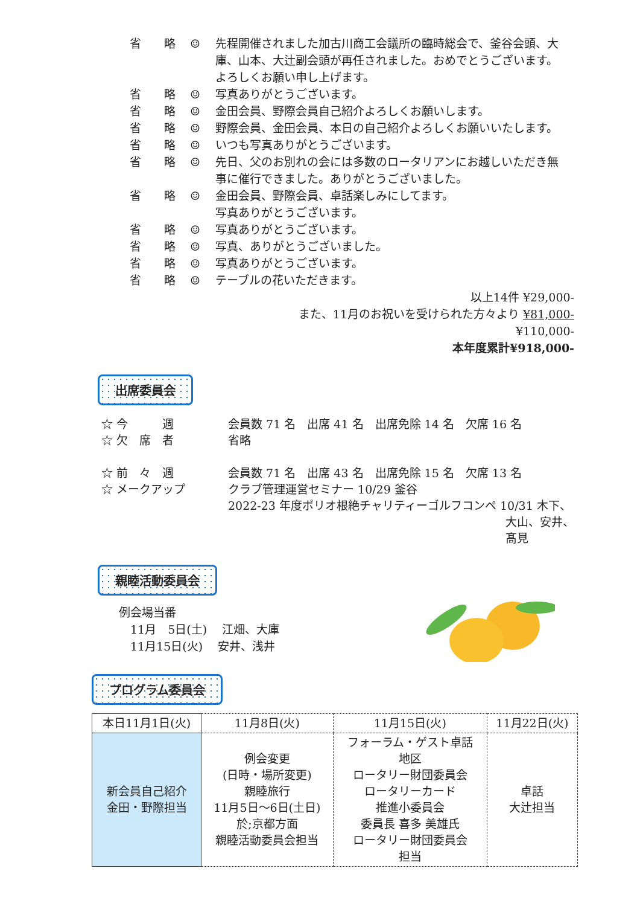省　　略 ☺ 先程開催されました加古川商工会議所の臨時総会で、釜谷会頭、大庫、山本、大辻副会頭が再任されました。おめでとうございます。よろしくお願い申し上げます。
省　　略 ☺ 写真ありがとうございます。
省　　略 ☺ 金田会員、野際会員自己紹介よろしくお願いします。
省　　略 ☺ 野際会員、金田会員、本日の自己紹介よろしくお願いいたします。
省　　略 ☺ いつも写真ありがとうございます。
省　　略 ☺ 先日、父のお別れの会には多数のロータリアンにお越しいただき無事に催行できました。ありがとうございました。
省　　略 ☺ 金田会員、野際会員、卓話楽しみにしてます。
写真ありがとうございます。
省　　略 ☺ 写真ありがとうございます。
省　　略 ☺ 写真、ありがとうございました。
省　　略 ☺ 写真ありがとうございます。
省　　略 ☺ テーブルの花いただきます。
以上14件 ¥29,000-
また、11月のお祝いを受けられた方々より ¥81,000-
¥110,000-
本年度累計¥918,000-
出席委員会
☆ 今　　　週 会員数 71 名　出席 41 名　出席免除 14 名　欠席 16 名
☆ 欠　席　者 省略
☆ 前　々　週 会員数 71 名　出席 43 名　出席免除 15 名　欠席 13 名
☆ メークアップ クラブ管理運営セミナー 10/29 釜谷
2022-23 年度ポリオ根絶チャリティーゴルフコンペ 10/31 木下、
大山、安井、
髙見
親睦活動委員会
例会場当番
　11月　5日(土)　 江畑、大庫
　11月15日(火)　 安井、浅井
プログラム委員会
| 本日11月1日(火) | 11月8日(火) | 11月15日(火) | 11月22日(火) |
| --- | --- | --- | --- |
| 新会員自己紹介 金田・野際担当 | 例会変更 (日時・場所変更) 親睦旅行 11月5日～6日(土日) 於;京都方面 親睦活動委員会担当 | フォーラム・ゲスト卓話 地区 ロータリー財団委員会 ロータリーカード 推進小委員会 委員長 喜多 美雄氏 ロータリー財団委員会 担当 | 卓話 大辻担当 |